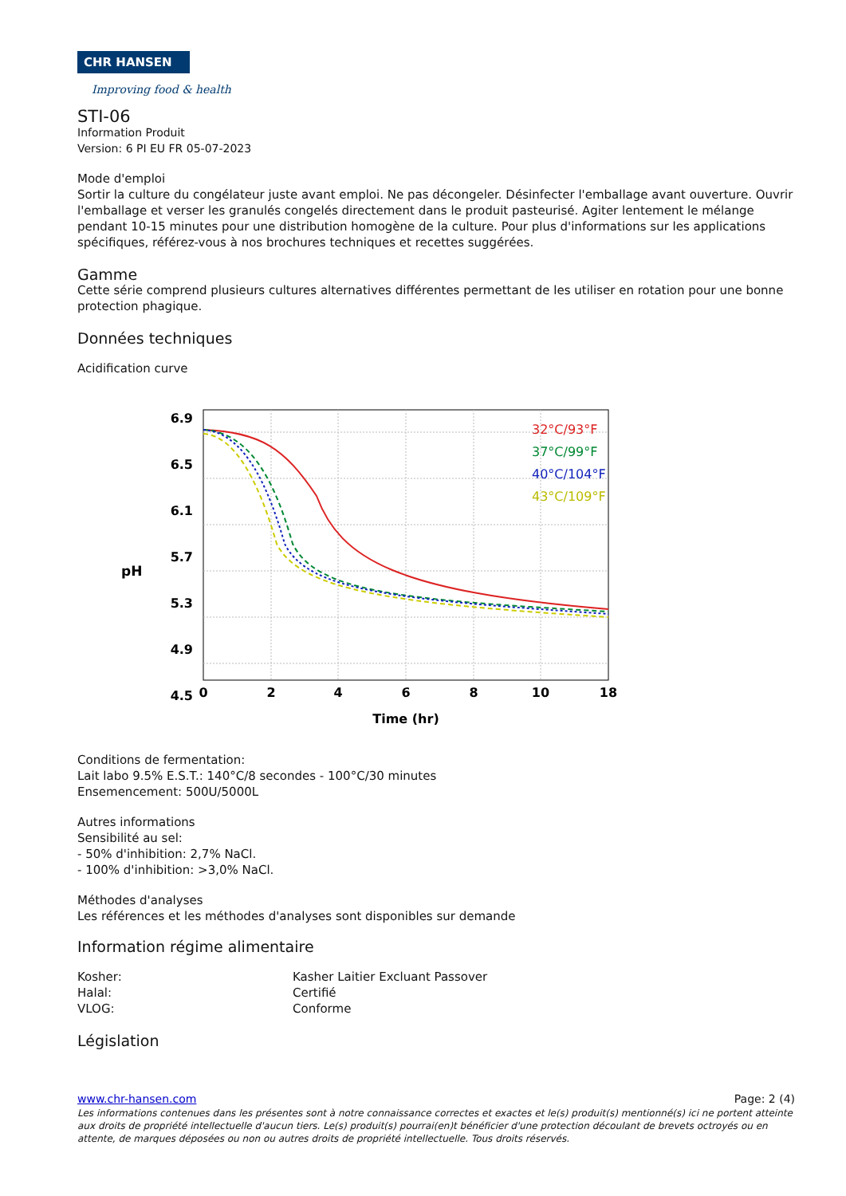CHR HANSEN
Improving food & health
STI-06
Information Produit
Version: 6 PI EU FR 05-07-2023
Mode d'emploi
Sortir la culture du congélateur juste avant emploi. Ne pas décongeler. Désinfecter l'emballage avant ouverture. Ouvrir l'emballage et verser les granulés congelés directement dans le produit pasteurisé. Agiter lentement le mélange pendant 10-15 minutes pour une distribution homogène de la culture. Pour plus d'informations sur les applications spécifiques, référez-vous à nos brochures techniques et recettes suggérées.
Gamme
Cette série comprend plusieurs cultures alternatives différentes permettant de les utiliser en rotation pour une bonne protection phagique.
Données techniques
Acidification curve
pH
6.9
6.5
6.1
5.7
5.3
4.9
4.5
0
2
4
6
8
10
18
Time (hr)
32°C/93°F
37°C/99°F
40°C/104°F
43°C/109°F
Conditions de fermentation:
Lait labo 9.5% E.S.T.: 140°C/8 secondes - 100°C/30 minutes
Ensemencement: 500U/5000L
Autres informations
Sensibilité au sel:
- 50% d'inhibition: 2,7% NaCl.
- 100% d'inhibition: >3,0% NaCl.
Méthodes d'analyses
Les références et les méthodes d'analyses sont disponibles sur demande
Information régime alimentaire
Kosher: Kasher Laitier Excluant Passover
Halal: Certifié
VLOG: Conforme
Législation
www.chr-hansen.com Page: 2 (4)
Les informations contenues dans les présentes sont à notre connaissance correctes et exactes et le(s) produit(s) mentionné(s) ici ne portent atteinte aux droits de propriété intellectuelle d'aucun tiers. Le(s) produit(s) pourrai(en)t bénéficier d'une protection découlant de brevets octroyés ou en attente, de marques déposées ou non ou autres droits de propriété intellectuelle. Tous droits réservés.